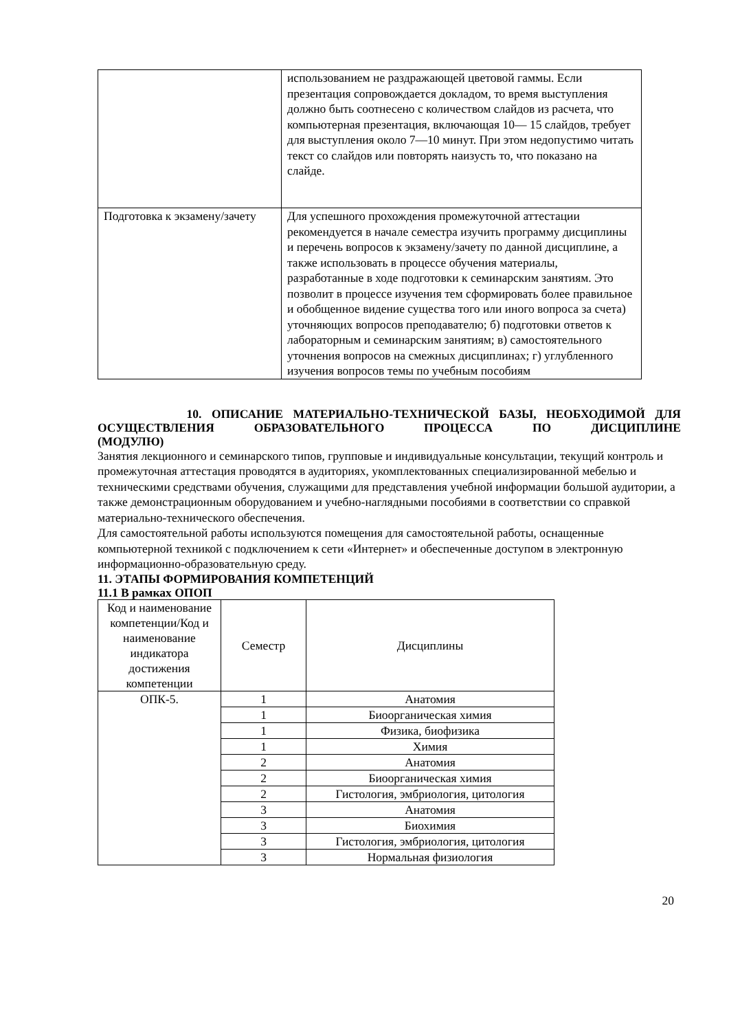| | использованием не раздражающей цветовой гаммы. Если презентация сопровождается докладом, то время выступления должно быть соотнесено с количеством слайдов из расчета, что компьютерная презентация, включающая 10— 15 слайдов, требует для выступления около 7—10 минут. При этом недопустимо читать текст со слайдов или повторять наизусть то, что показано на слайде. |
| Подготовка к экзамену/зачету | Для успешного прохождения промежуточной аттестации рекомендуется в начале семестра изучить программу дисциплины и перечень вопросов к экзамену/зачету по данной дисциплине, а также использовать в процессе обучения материалы, разработанные в ходе подготовки к семинарским занятиям. Это позволит в процессе изучения тем сформировать более правильное и обобщенное видение существа того или иного вопроса за счета) уточняющих вопросов преподавателю; б) подготовки ответов к лабораторным и семинарским занятиям; в) самостоятельного уточнения вопросов на смежных дисциплинах; г) углубленного изучения вопросов темы по учебным пособиям |
10. ОПИСАНИЕ МАТЕРИАЛЬНО-ТЕХНИЧЕСКОЙ БАЗЫ, НЕОБХОДИМОЙ ДЛЯ ОСУЩЕСТВЛЕНИЯ ОБРАЗОВАТЕЛЬНОГО ПРОЦЕССА ПО ДИСЦИПЛИНЕ
(МОДУЛЮ)
Занятия лекционного и семинарского типов, групповые и индивидуальные консультации, текущий контроль и промежуточная аттестация проводятся в аудиториях, укомплектованных специализированной мебелью и техническими средствами обучения, служащими для представления учебной информации большой аудитории, а также демонстрационным оборудованием и учебно-наглядными пособиями в соответствии со справкой материально-технического обеспечения.
Для самостоятельной работы используются помещения для самостоятельной работы, оснащенные компьютерной техникой с подключением к сети «Интернет» и обеспеченные доступом в электронную информационно-образовательную среду.
11. ЭТАПЫ ФОРМИРОВАНИЯ КОМПЕТЕНЦИЙ
11.1 В рамках ОПОП
| Код и наименование компетенции/Код и наименование индикатора достижения компетенции | Семестр | Дисциплины |
| --- | --- | --- |
| ОПК-5. | 1 | Анатомия |
| | 1 | Биоорганическая химия |
| | 1 | Физика, биофизика |
| | 1 | Химия |
| | 2 | Анатомия |
| | 2 | Биоорганическая химия |
| | 2 | Гистология, эмбриология, цитология |
| | 3 | Анатомия |
| | 3 | Биохимия |
| | 3 | Гистология, эмбриология, цитология |
| | 3 | Нормальная физиология |
20